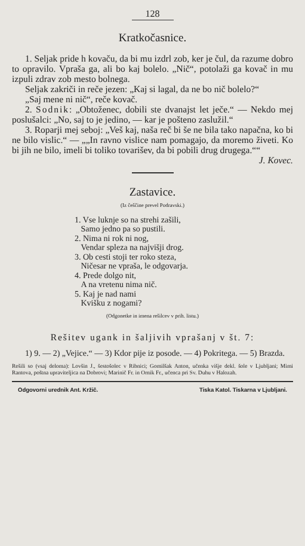128
Kratkočasnice.
1. Seljak pride h kovaču, da bi mu izdrl zob, ker je čul, da razume dobro to opravilo. Vpraša ga, ali bo kaj bolelo. „Nič“, potolaži ga kovač in mu izpuli zdrav zob mesto bolnega.
Seljak zakriči in reče jezen: „Kaj si lagal, da ne bo nič bolelo?“
„Saj mene ni nič“, reče kovač.
2. Sodnik: „Obtoženec, dobili ste dvanajst let ječe.“ — Nekdo mej poslušalci: „No, saj to je jedino, — kar je pošteno zaslužil.“
3. Roparji mej seboj: „Veš kaj, naša reč bi še ne bila tako napačna, ko bi ne bilo vislic.“ — „„In ravno vislice nam pomagajo, da moremo živeti. Ko bi jih ne bilo, imeli bi toliko tovarišev, da bi pobili drug drugega.““
J. Kovec.
Zastavice.
(Iz češčine prevel Podravski.)
1. Vse luknje so na strehi zašili,
Samo jedno pa so pustili.
2. Nima ni rok ni nog,
Vendar spleza na najvišji drog.
3. Ob cesti stoji ter roko steza,
Ničesar ne vpraša, le odgovarja.
4. Prede dolgo nit,
A na vretenu nima nič.
5. Kaj je nad nami
Kvišku z nogami?
(Odgonetke in imena rešilcev v prih. listu.)
Rešitev ugank in šaljivih vprašanj v št. 7:
1) 9. — 2) „Vejice.“ — 3) Kdor pije iz posode. — 4) Pokritega. — 5) Brazda.
Rešili so (vsaj deloma): Lovšin J., šestošolec v Ribnici; Gomilšak Anton, učenka višje dekl. šole v Ljubljani; Mimi Rantova, poštna upraviteljica na Dobrovi; Marinič Fr. in Ornik Fr., učenca pri Sv. Duhu v Halozah.
Odgovorni urednik Ant. Kržič. Tiska Katol. Tiskarna v Ljubljani.